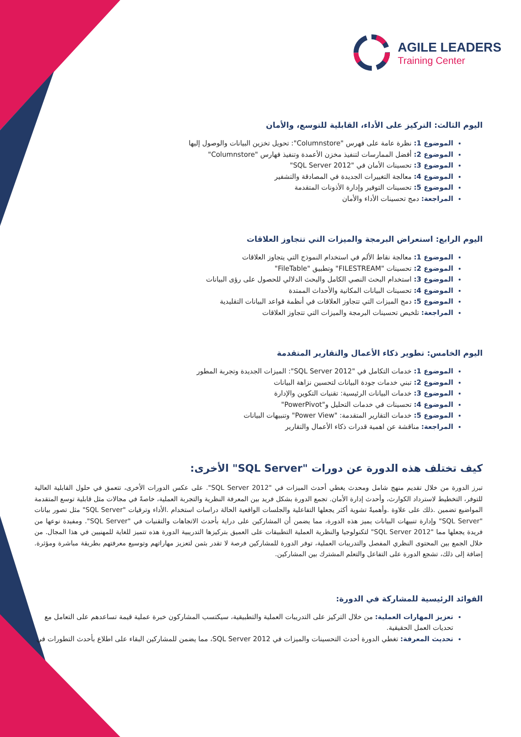AGILE LEADERS
Training Center
اليوم الثالث: التركيز على الأداء، القابلية للتوسع، والأمان
الموضوع 1: نظرة عامة على فهرس "Columnstore": تحويل تخزين البيانات والوصول إليها
الموضوع 2: أفضل الممارسات لتنفيذ مخزن الأعمدة وتنفيذ فهارس "Columnstore"
الموضوع 3: تحسينات الأمان في "SQL Server 2012"
الموضوع 4: معالجة التغييرات الجديدة في المصادقة والتشفير
الموضوع 5: تحسينات التوفير وإدارة الأذونات المتقدمة
المراجعة: دمج تحسينات الأداء والأمان
اليوم الرابع: استعراض البرمجة والميزات التي تتجاوز العلاقات
الموضوع 1: معالجة نقاط الألم في استخدام النموذج التي يتجاوز العلاقات
الموضوع 2: تحسينات "FILESTREAM" وتطبيق "FileTable"
الموضوع 3: استخدام البحث النصي الكامل والبحث الدلالي للحصول على رؤى البيانات
الموضوع 4: تحسينات البيانات المكانية والأحداث الممتدة
الموضوع 5: دمج الميزات التي تتجاوز العلاقات في أنظمة قواعد البيانات التقليدية
المراجعة: تلخيص تحسينات البرمجة والميزات التي تتجاوز العلاقات
اليوم الخامس: تطوير ذكاء الأعمال والتقارير المتقدمة
الموضوع 1: خدمات التكامل في "SQL Server 2012": الميزات الجديدة وتجربة المطور
الموضوع 2: تبني خدمات جودة البيانات لتحسين نزاهة البيانات
الموضوع 3: خدمات البيانات الرئيسية: تقنيات التكوين والإدارة
الموضوع 4: تحسينات في خدمات التحليل و"PowerPivot"
الموضوع 5: خدمات التقارير المتقدمة: "Power View" وتنبيهات البيانات
المراجعة: مناقشة عن اهمية قدرات ذكاء الأعمال والتقارير
كيف تختلف هذه الدورة عن دورات "SQL Server" الأخرى:
تبرز الدورة من خلال تقديم منهج شامل ومحدث يغطي أحدث الميزات في "SQL Server 2012". على عكس الدورات الأخرى، تتعمق في حلول القابلية العالية للتوفر، التخطيط لاسترداد الكوارث، وأحدث إدارة الأمان. تجمع الدورة بشكل فريد بين المعرفة النظرية والتجربة العملية، خاصةً في مجالات مثل قابلية توسع المتقدمة المواضيع تضمين .ذلك على علاوة .وأهميةً تشوية أكثر يجعلها التفاعلية والجلسات الواقعية الحالة دراسات استخدام .الأداء وترقيات "SQL Server" مثل تصور بيانات "SQL Server" وإدارة تنبيهات البيانات يميز هذه الدورة، مما يضمن أن المشاركين على دراية بأحدث الاتجاهات والتقنيات في "SQL Server". ومفيدة نوعها من فريدة يجعلها مما "SQL Server 2012" لتكنولوجيا والنظرية العملية التطبيقات على العميق بتركيزها التدريبية الدورة هذه تتميز للغاية للمهنيين في هذا المجال. من خلال الجمع بين المحتوى النظري المفصل والتدريبات العملية، توفر الدورة للمشاركين فرصة لا تقدر بثمن لتعزيز مهاراتهم وتوسيع معرفتهم بطريقة مباشرة ومؤثرة. إضافة إلى ذلك، تشجع الدورة على التفاعل والتعلم المشترك بين المشاركين.
الفوائد الرئيسية للمشاركة في الدورة:
تعزيز المهارات العملية: من خلال التركيز على التدريبات العملية والتطبيقية، سيكتسب المشاركون خبرة عملية قيمة تساعدهم على التعامل مع تحديات العمل الحقيقية.
تحديث المعرفة: تغطي الدورة أحدث التحسينات والميزات في SQL Server 2012، مما يضمن للمشاركين البقاء على اطلاع بأحدث التطورات في